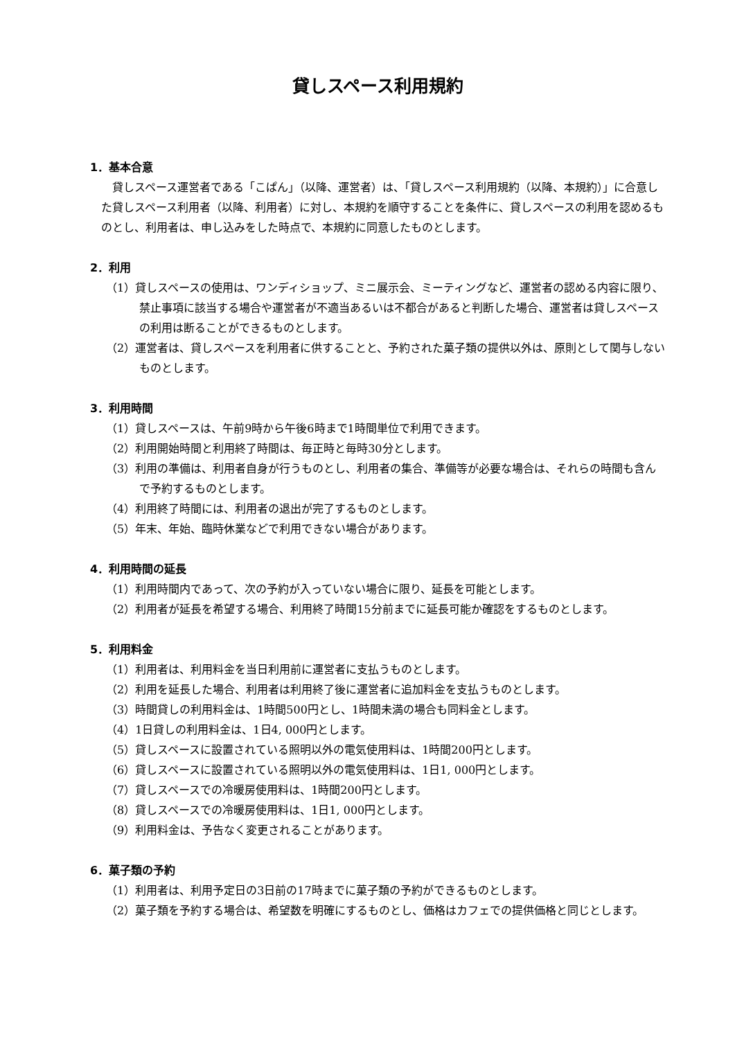貸しスペース利用規約
1．基本合意
貸しスペース運営者である「こぱん」（以降、運営者）は、「貸しスペース利用規約（以降、本規約）」に合意した貸しスペース利用者（以降、利用者）に対し、本規約を順守することを条件に、貸しスペースの利用を認めるものとし、利用者は、申し込みをした時点で、本規約に同意したものとします。
2．利用
（1）貸しスペースの使用は、ワンディショップ、ミニ展示会、ミーティングなど、運営者の認める内容に限り､禁止事項に該当する場合や運営者が不適当あるいは不都合があると判断した場合、運営者は貸しスペースの利用は断ることができるものとします。
（2）運営者は、貸しスペースを利用者に供することと、予約された菓子類の提供以外は、原則として関与しないものとします。
3．利用時間
（1）貸しスペースは、午前9時から午後6時まで1時間単位で利用できます。
（2）利用開始時間と利用終了時間は、毎正時と毎時30分とします。
（3）利用の準備は、利用者自身が行うものとし、利用者の集合、準備等が必要な場合は、それらの時間も含んで予約するものとします。
（4）利用終了時間には、利用者の退出が完了するものとします。
（5）年末、年始、臨時休業などで利用できない場合があります。
4．利用時間の延長
（1）利用時間内であって、次の予約が入っていない場合に限り、延長を可能とします。
（2）利用者が延長を希望する場合、利用終了時間15分前までに延長可能か確認をするものとします。
5．利用料金
（1）利用者は、利用料金を当日利用前に運営者に支払うものとします。
（2）利用を延長した場合、利用者は利用終了後に運営者に追加料金を支払うものとします。
（3）時間貸しの利用料金は、1時間500円とし、1時間未満の場合も同料金とします。
（4）1日貸しの利用料金は、1日4, 000円とします。
（5）貸しスペースに設置されている照明以外の電気使用料は、1時間200円とします。
（6）貸しスペースに設置されている照明以外の電気使用料は、1日1, 000円とします。
（7）貸しスペースでの冷暖房使用料は、1時間200円とします。
（8）貸しスペースでの冷暖房使用料は、1日1, 000円とします。
（9）利用料金は、予告なく変更されることがあります。
6．菓子類の予約
（1）利用者は、利用予定日の3日前の17時までに菓子類の予約ができるものとします。
（2）菓子類を予約する場合は、希望数を明確にするものとし、価格はカフェでの提供価格と同じとします。